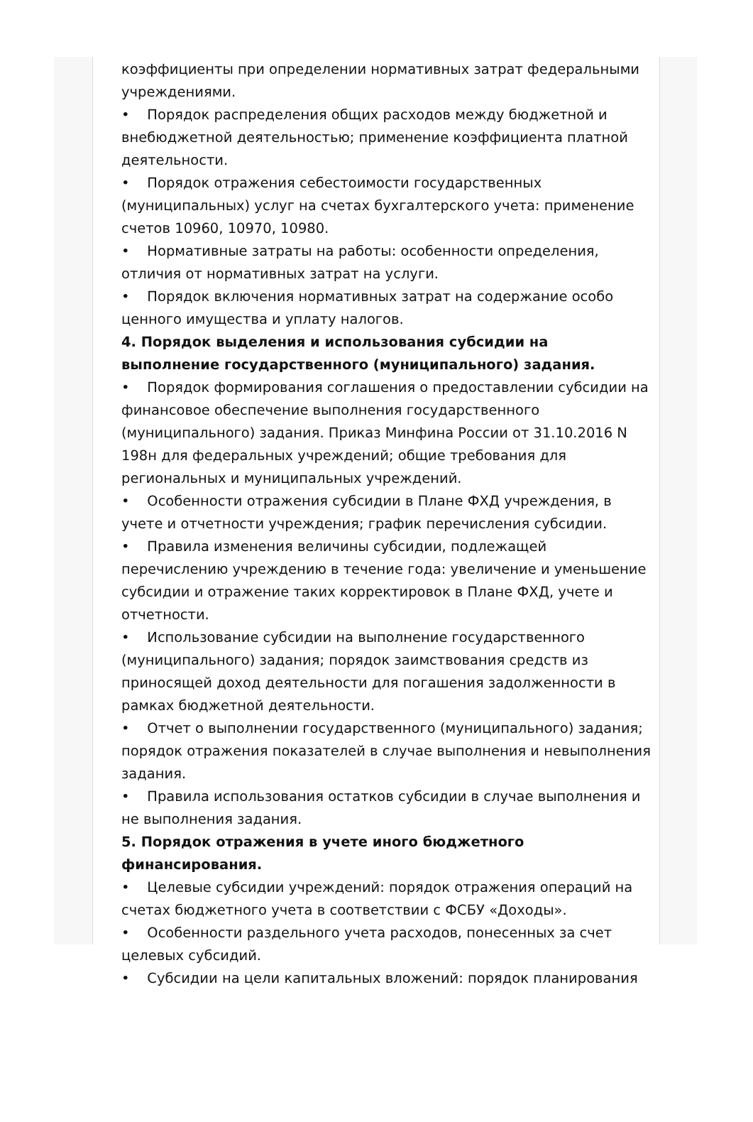коэффициенты при определении нормативных затрат федеральными учреждениями.
• Порядок распределения общих расходов между бюджетной и внебюджетной деятельностью; применение коэффициента платной деятельности.
• Порядок отражения себестоимости государственных (муниципальных) услуг на счетах бухгалтерского учета: применение счетов 10960, 10970, 10980.
• Нормативные затраты на работы: особенности определения, отличия от нормативных затрат на услуги.
• Порядок включения нормативных затрат на содержание особо ценного имущества и уплату налогов.
4. Порядок выделения и использования субсидии на выполнение государственного (муниципального) задания.
• Порядок формирования соглашения о предоставлении субсидии на финансовое обеспечение выполнения государственного (муниципального) задания. Приказ Минфина России от 31.10.2016 N 198н для федеральных учреждений; общие требования для региональных и муниципальных учреждений.
• Особенности отражения субсидии в Плане ФХД учреждения, в учете и отчетности учреждения; график перечисления субсидии.
• Правила изменения величины субсидии, подлежащей перечислению учреждению в течение года: увеличение и уменьшение субсидии и отражение таких корректировок в Плане ФХД, учете и отчетности.
• Использование субсидии на выполнение государственного (муниципального) задания; порядок заимствования средств из приносящей доход деятельности для погашения задолженности в рамках бюджетной деятельности.
• Отчет о выполнении государственного (муниципального) задания; порядок отражения показателей в случае выполнения и невыполнения задания.
• Правила использования остатков субсидии в случае выполнения и не выполнения задания.
5. Порядок отражения в учете иного бюджетного финансирования.
• Целевые субсидии учреждений: порядок отражения операций на счетах бюджетного учета в соответствии с ФСБУ «Доходы».
• Особенности раздельного учета расходов, понесенных за счет целевых субсидий.
• Субсидии на цели капитальных вложений: порядок планирования